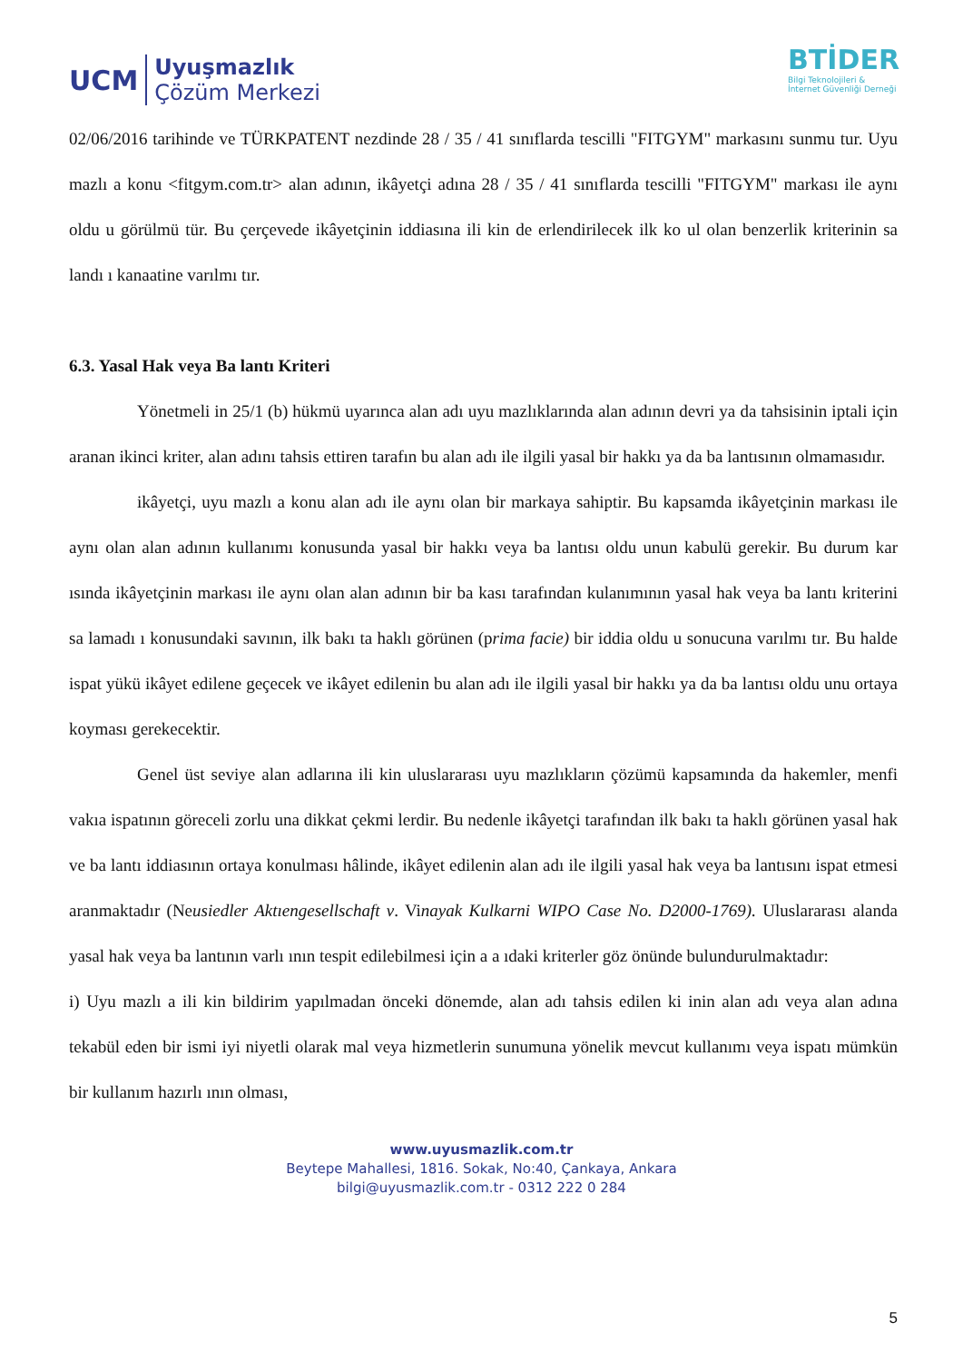UCM
Uyuşmazlık
Çözüm Merkezi
BTİDER
Bilgi Teknolojileri &
İnternet Güvenliği Derneği
02/06/2016 tarihinde ve TÜRKPATENT nezdinde 28 / 35 / 41 sınıflarda tescilli "FITGYM" markasını sunmu tur. Uyu mazlı a konu <fitgym.com.tr> alan adının, ikâyetçi adına 28 / 35 / 41 sınıflarda tescilli "FITGYM" markası ile aynı oldu u görülmü tür. Bu çerçevede ikâyetçinin iddiasına ili kin de erlendirilecek ilk ko ul olan benzerlik kriterinin sa landı ı kanaatine varılmı tır.
6.3. Yasal Hak veya Ba lantı Kriteri
Yönetmeli in 25/1 (b) hükmü uyarınca alan adı uyu mazlıklarında alan adının devri ya da tahsisinin iptali için aranan ikinci kriter, alan adını tahsis ettiren tarafın bu alan adı ile ilgili yasal bir hakkı ya da ba lantısının olmamasıdır.
ikâyetçi, uyu mazlı a konu alan adı ile aynı olan bir markaya sahiptir. Bu kapsamda ikâyetçinin markası ile aynı olan alan adının kullanımı konusunda yasal bir hakkı veya ba lantısı oldu unun kabulü gerekir. Bu durum kar ısında ikâyetçinin markası ile aynı olan alan adının bir ba kası tarafından kulanımının yasal hak veya ba lantı kriterini sa lamadı ı konusundaki savının, ilk bakı ta haklı görünen (prima facie) bir iddia oldu u sonucuna varılmı tır. Bu halde ispat yükü ikâyet edilene geçecek ve ikâyet edilenin bu alan adı ile ilgili yasal bir hakkı ya da ba lantısı oldu unu ortaya koyması gerekecektir.
Genel üst seviye alan adlarına ili kin uluslararası uyu mazlıkların çözümü kapsamında da hakemler, menfi vakıa ispatının göreceli zorlu una dikkat çekmi lerdir. Bu nedenle ikâyetçi tarafından ilk bakı ta haklı görünen yasal hak ve ba lantı iddiasının ortaya konulması hâlinde, ikâyet edilenin alan adı ile ilgili yasal hak veya ba lantısını ispat etmesi aranmaktadır (Neusiedler Aktıengesellschaft v. Vinayak Kulkarni WIPO Case No. D2000-1769). Uluslararası alanda yasal hak veya ba lantının varlı ının tespit edilebilmesi için a a ıdaki kriterler göz önünde bulundurulmaktadır:
i) Uyu mazlı a ili kin bildirim yapılmadan önceki dönemde, alan adı tahsis edilen ki inin alan adı veya alan adına tekabül eden bir ismi iyi niyetli olarak mal veya hizmetlerin sunumuna yönelik mevcut kullanımı veya ispatı mümkün bir kullanım hazırlı ının olması,
www.uyusmazlik.com.tr
Beytepe Mahallesi, 1816. Sokak, No:40, Çankaya, Ankara
bilgi@uyusmazlik.com.tr - 0312 222 0 284
5